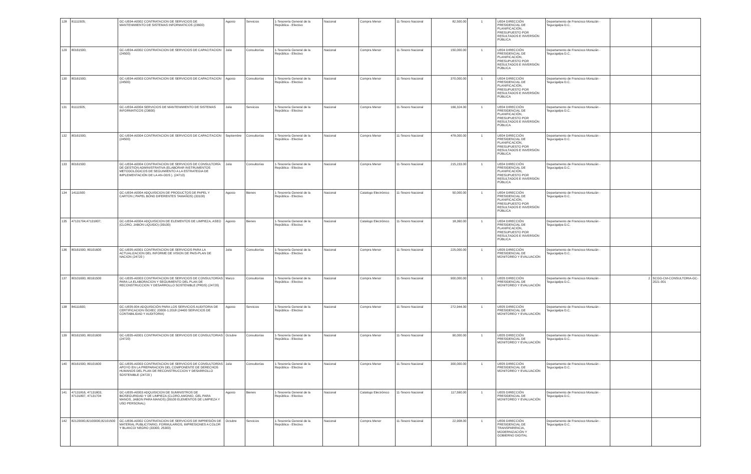| 128 | 81111505; | GC-UE04-A0002 CONTRATACION DE SERVICIOS DE MANTENIMIENTO DE SISTEMAS INFORMATICOS (23600) | Agosto | Servicios | 1-Tesorería General de la República - Efectivo | Nacional | Compra Menor | 11-Tesoro Nacional | 82,500.00 | 1 | UE04 DIRECCIÓN PRESIDENCIAL DE PLANIFICACIÓN, PRESUPUESTO POR RESULTADOS E INVERSIÓN PÚBLICA | Departamento de Francisco Morazán - Tegucigalpa D.C. | | |
| 129 | 80161500; | GC-UE04-A0002 CONTRATACION DE SERVICIOS DE CAPACITACION (24500) | Julio | Consultorías | 1-Tesorería General de la República - Efectivo | Nacional | Compra Menor | 11-Tesoro Nacional | 150,000.00 | 1 | UE04 DIRECCIÓN PRESIDENCIAL DE PLANIFICACIÓN, PRESUPUESTO POR RESULTADOS E INVERSIÓN PÚBLICA | Departamento de Francisco Morazán - Tegucigalpa D.C. | | |
| 130 | 80161500; | GC-UE04-A0003 CONTRATACION DE SERVICIOS DE CAPACITACION (24500) | Agosto | Consultorías | 1-Tesorería General de la República - Efectivo | Nacional | Compra Menor | 11-Tesoro Nacional | 370,000.00 | 1 | UE04 DIRECCIÓN PRESIDENCIAL DE PLANIFICACIÓN, PRESUPUESTO POR RESULTADOS E INVERSIÓN PÚBLICA | Departamento de Francisco Morazán - Tegucigalpa D.C. | | |
| 131 | 81111505; | GC-UE04-A0004 SERVICIOS DE MANTENIMIENTO DE SISTEMAS INFORMATICOS (23600) | Julio | Servicios | 1-Tesorería General de la República - Efectivo | Nacional | Compra Menor | 11-Tesoro Nacional | 166,324.00 | 1 | UE04 DIRECCIÓN PRESIDENCIAL DE PLANIFICACIÓN, PRESUPUESTO POR RESULTADOS E INVERSIÓN PÚBLICA | Departamento de Francisco Morazán - Tegucigalpa D.C. | | |
| 132 | 80161500; | GC-UE04-A0004 CONTRATACION DE SERVICIOS DE CAPACITACION (24500) | Septiembre | Consultorías | 1-Tesorería General de la República - Efectivo | Nacional | Compra Menor | 11-Tesoro Nacional | 478,000.00 | 1 | UE04 DIRECCIÓN PRESIDENCIAL DE PLANIFICACIÓN, PRESUPUESTO POR RESULTADOS E INVERSIÓN PÚBLICA | Departamento de Francisco Morazán - Tegucigalpa D.C. | | |
| 133 | 80161500 | GC-UE04-A0004 CONTRATACION DE SERVICIOS DE CONSULTORÍA DE GESTIÓN ADMINISTRATIVA (ELABORAR INSTRUMENTOS METODOLÓGICOS DE SEGUIMIENTO A LA ESTRATEGIA DE IMPLEMENTACIÓN DE LA AN-ODS ). (24710) | Julio | Consultorías | 1-Tesorería General de la República - Efectivo | Nacional | Compra Menor | 11-Tesoro Nacional | 215,233.00 | 1 | UE04 DIRECCIÓN PRESIDENCIAL DE PLANIFICACIÓN, PRESUPUESTO POR RESULTADOS E INVERSIÓN PÚBLICA | Departamento de Francisco Morazán - Tegucigalpa D.C. | | |
| 134 | 14111500 | GC-UE04-A0004 ADQUISICION DE PRODUCTOS DE PAPEL Y CARTON ( PAPEL BOND DIFERENTES TAMAÑOS) (33100) | Agosto | Bienes | 1-Tesorería General de la República - Efectivo | Nacional | Catalogo Electrónico | 11-Tesoro Nacional | 50,000.00 | 1 | UE04 DIRECCIÓN PRESIDENCIAL DE PLANIFICACIÓN, PRESUPUESTO POR RESULTADOS E INVERSIÓN PÚBLICA | Departamento de Francisco Morazán - Tegucigalpa D.C. | | |
| 135 | 47131704;47131807; | GC-UE04-A0004 ADQUISICION DE ELEMENTOS DE LIMPIEZA, ASEO (CLORO, JABON LIQUIDO) (39100) | Agosto | Bienes | 1-Tesorería General de la República - Efectivo | Nacional | Catalogo Electrónico | 11-Tesoro Nacional | 18,360.00 | 1 | UE04 DIRECCIÓN PRESIDENCIAL DE PLANIFICACIÓN, PRESUPUESTO POR RESULTADOS E INVERSIÓN PÚBLICA | Departamento de Francisco Morazán - Tegucigalpa D.C. | | |
| 136 | 80161500; 80101600 | GC-UE05-A0001 CONTRATACION DE SERVICIOS PARA LA ACTUALIZACION DEL INFORME DE VISION DE PAIS-PLAN DE NACION (24720 ) | Julio | Consultorías | 1-Tesorería General de la República - Efectivo | Nacional | Compra Menor | 11-Tesoro Nacional | 225,000.00 | 1 | UE05 DIRECCIÓN PRESIDENCIAL DE MONITOREO Y EVALUACIÓN | Departamento de Francisco Morazán - Tegucigalpa D.C. | | |
| 137 | 80101600; 80161500 | GC-UE05-A0003 CONTRATACION DE SERVICIOS DE CONSULTORÍAS PARA LA ELABORACION Y SEGUIMIENTO DEL PLAN DE RECONSTRUCCION Y DESARROLLO SOSTENIBLE (PRDS) (24720) | Marzo | Consultorías | 1-Tesorería General de la República - Efectivo | Nacional | Compra Menor | 11-Tesoro Nacional | 900,000.00 | 1 | UE05 DIRECCIÓN PRESIDENCIAL DE MONITOREO Y EVALUACIÓN | Departamento de Francisco Morazán - Tegucigalpa D.C. | 2 | SCGG-CM-CONSULTORIA-GC-2021-001 |
| 138 | 84111600; | GC-UE05-004 ADQUISICIÓN PARA LOS SERVICIOS AUDITORIA DE CERTIFICACION ISO/IEC 20000-1:2018 (24400 SERVICIOS DE CONTABILIDAD Y AUDITORIA) | Agosto | Servicios | 1-Tesorería General de la República - Efectivo | Nacional | Compra Menor | 11-Tesoro Nacional | 272,944.00 | 1 | UE05 DIRECCIÓN PRESIDENCIAL DE MONITOREO Y EVALUACIÓN | Departamento de Francisco Morazán - Tegucigalpa D.C. | | |
| 139 | 80161500; 80101600 | GC-UE05-A0001 CONTRATACION DE SERVICIOS DE CONSULTORIAS (24720) | Octubre | Consultorías | 1-Tesorería General de la República - Efectivo | Nacional | Compra Menor | 11-Tesoro Nacional | 90,000.00 | 1 | UE05 DIRECCIÓN PRESIDENCIAL DE MONITOREO Y EVALUACIÓN | Departamento de Francisco Morazán - Tegucigalpa D.C. | | |
| 140 | 80161500; 80101600 | GC-UE05-A0003 CONTRATACION DE SERVICIOS DE CONSULTORÍAS APOYO EN LA PREPARACION DEL COMPONENTE DE DERECHOS HUMANOS DEL PLAN DE RECONSTRUCCION Y DESARROLLO SOSTENIBLE (24720 ) | Julio | Consultorías | 1-Tesorería General de la República - Efectivo | Nacional | Compra Menor | 11-Tesoro Nacional | 300,000.00 | 1 | UE05 DIRECCIÓN PRESIDENCIAL DE MONITOREO Y EVALUACIÓN | Departamento de Francisco Morazán - Tegucigalpa D.C. | | |
| 141 | 47131816, 47131803, 47131807, 47131704 | GC-UE05-A0003 ADQUISICION DE SUMINISTROS DE BIOSEGURIDAD Y DE LIMPIEZA (CLORO,AMONIO, GEL PARA MANOS, JABON PARA MANOS) (39100 ELEMENTOS DE LIMPIEZA Y USO PERSONAL) | Agosto | Bienes | 1-Tesorería General de la República - Efectivo | Nacional | Catalogo Electrónico | 11-Tesoro Nacional | 117,590.00 | 1 | UE05 DIRECCIÓN PRESIDENCIAL DE MONITOREO Y EVALUACIÓN | Departamento de Francisco Morazán - Tegucigalpa D.C. | | |
| 142 | 82120000,82100000,82101500 | GC-UE06-A0002 CONTRATACION DE SERVICIOS DE IMPRESIÓN DE MATERIAL PUBLICITARIO, FORMULARIOS, IMPRESIONES A COLOR Y BLANCO/ NEGRO (33300, 25300) | Octubre | Servicios | 1-Tesorería General de la República - Efectivo | Nacional | Compra Menor | 11-Tesoro Nacional | 22,908.00 | 1 | UE06 DIRECCIÓN PRESIDENCIAL DE TRANSPARENCIA, MODERNIZACIÓN Y GOBIERNO DIGITAL | Departamento de Francisco Morazán - Tegucigalpa D.C. | | |